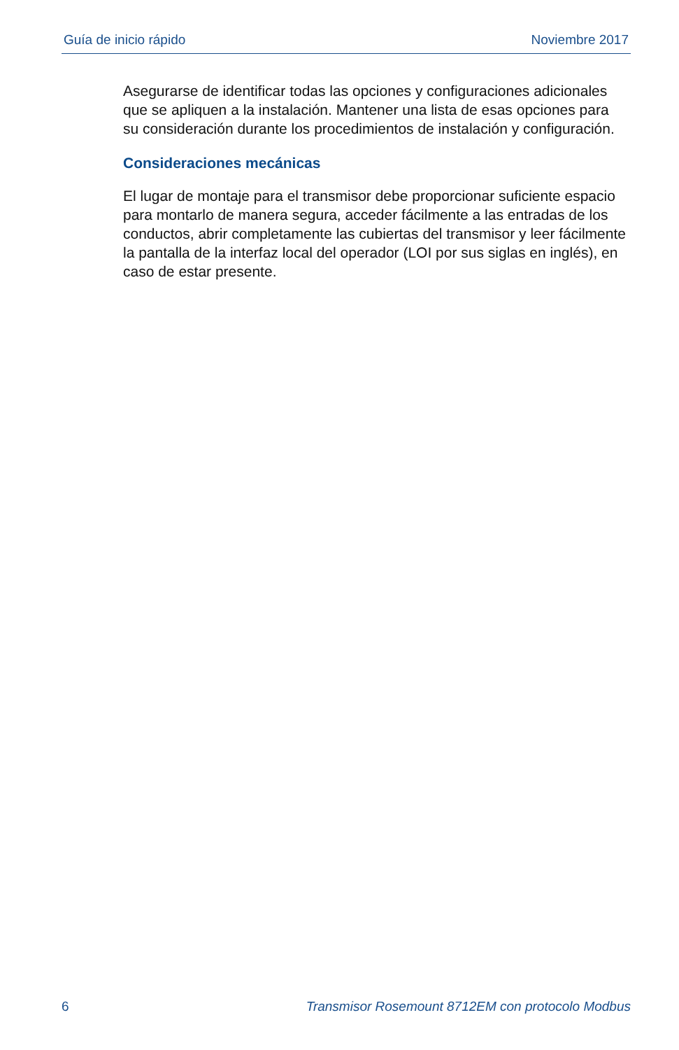Guía de inicio rápido Noviembre 2017
Asegurarse de identificar todas las opciones y configuraciones adicionales que se apliquen a la instalación. Mantener una lista de esas opciones para su consideración durante los procedimientos de instalación y configuración.
Consideraciones mecánicas
El lugar de montaje para el transmisor debe proporcionar suficiente espacio para montarlo de manera segura, acceder fácilmente a las entradas de los conductos, abrir completamente las cubiertas del transmisor y leer fácilmente la pantalla de la interfaz local del operador (LOI por sus siglas en inglés), en caso de estar presente.
6 Transmisor Rosemount 8712EM con protocolo Modbus